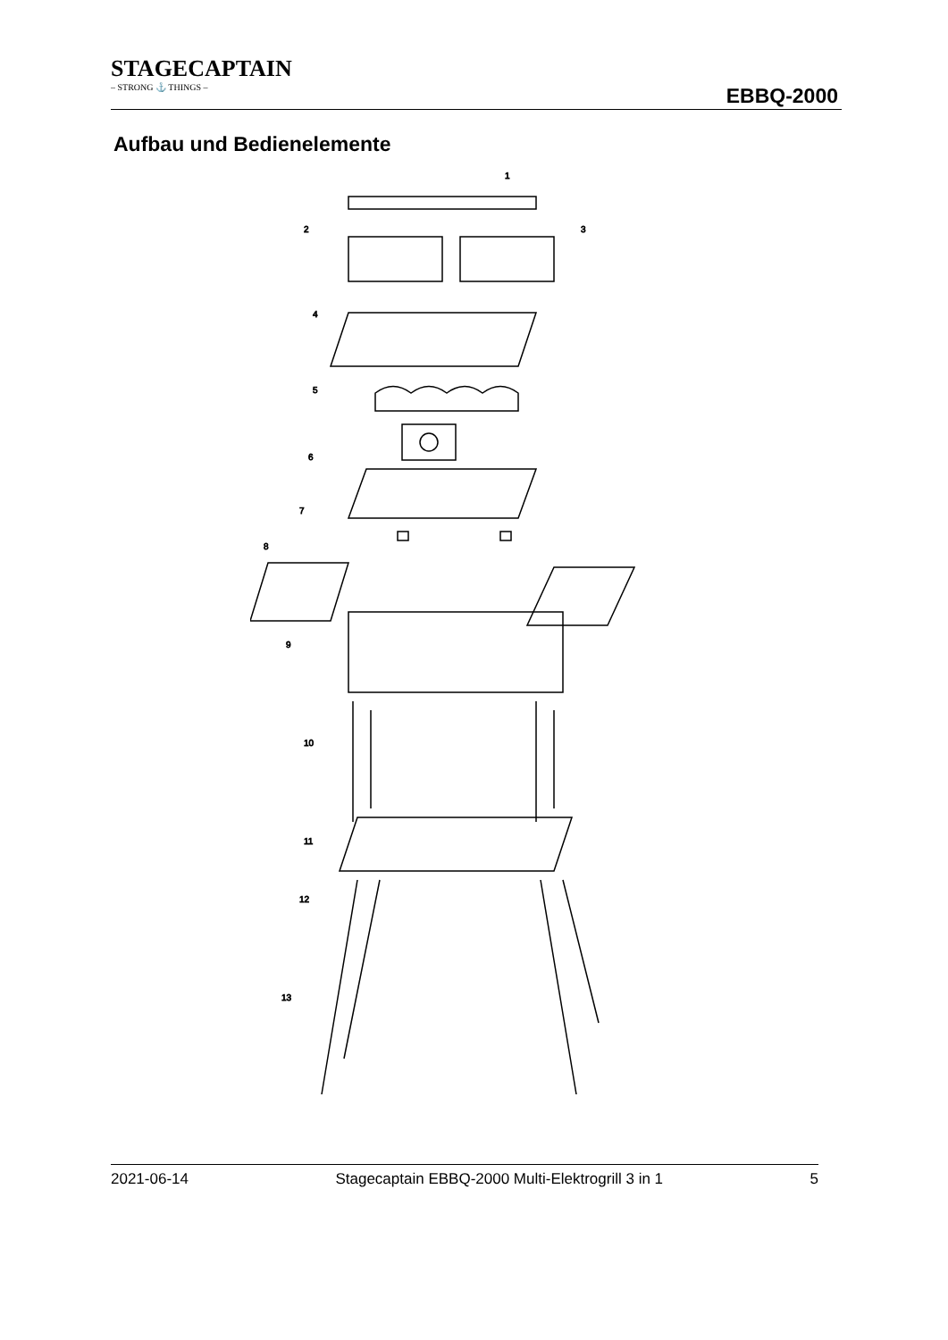STAGECAPTAIN
– STRONG ⚓ THINGS –
EBBQ-2000
Aufbau und Bedienelemente
1
2
3
4
5
6
7
8
9
10
11
12
13
2021-06-14 Stagecaptain EBBQ-2000 Multi-Elektrogrill 3 in 1 5